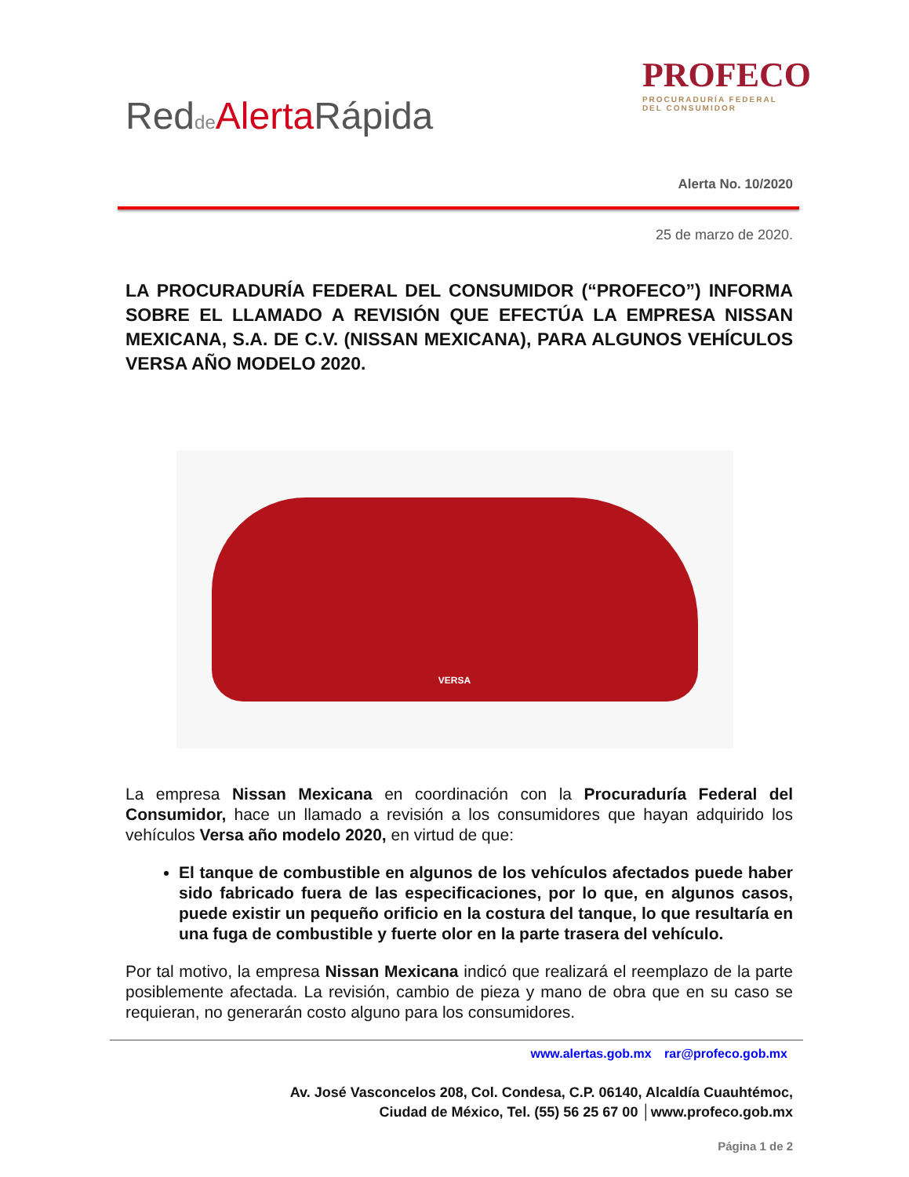Redde Alerta Rápida
PROFECO
PROCURADURÍA FEDERAL
DEL CONSUMIDOR
Alerta No. 10/2020
25 de marzo de 2020.
LA PROCURADURÍA FEDERAL DEL CONSUMIDOR (“PROFECO”) INFORMA SOBRE EL LLAMADO A REVISIÓN QUE EFECTÚA LA EMPRESA NISSAN MEXICANA, S.A. DE C.V. (NISSAN MEXICANA), PARA ALGUNOS VEHÍCULOS VERSA AÑO MODELO 2020.
VERSA
La empresa Nissan Mexicana en coordinación con la Procuraduría Federal del Consumidor, hace un llamado a revisión a los consumidores que hayan adquirido los vehículos Versa año modelo 2020, en virtud de que:
El tanque de combustible en algunos de los vehículos afectados puede haber sido fabricado fuera de las especificaciones, por lo que, en algunos casos, puede existir un pequeño orificio en la costura del tanque, lo que resultaría en una fuga de combustible y fuerte olor en la parte trasera del vehículo.
Por tal motivo, la empresa Nissan Mexicana indicó que realizará el reemplazo de la parte posiblemente afectada. La revisión, cambio de pieza y mano de obra que en su caso se requieran, no generarán costo alguno para los consumidores.
www.alertas.gob.mx rar@profeco.gob.mx
Av. José Vasconcelos 208, Col. Condesa, C.P. 06140, Alcaldía Cuauhtémoc,
Ciudad de México, Tel. (55) 56 25 67 00 │www.profeco.gob.mx
Página 1 de 2